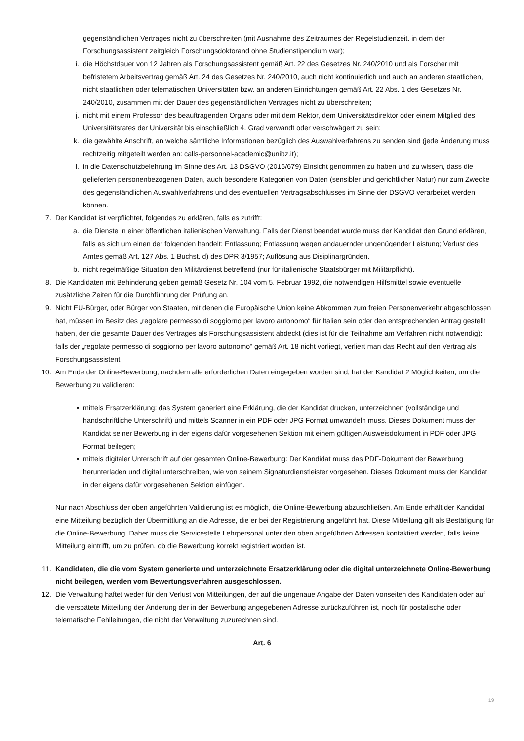gegenständlichen Vertrages nicht zu überschreiten (mit Ausnahme des Zeitraumes der Regelstudienzeit, in dem der Forschungsassistent zeitgleich Forschungsdoktorand ohne Studienstipendium war);
i. die Höchstdauer von 12 Jahren als Forschungsassistent gemäß Art. 22 des Gesetzes Nr. 240/2010 und als Forscher mit befristetem Arbeitsvertrag gemäß Art. 24 des Gesetzes Nr. 240/2010, auch nicht kontinuierlich und auch an anderen staatlichen, nicht staatlichen oder telematischen Universitäten bzw. an anderen Einrichtungen gemäß Art. 22 Abs. 1 des Gesetzes Nr. 240/2010, zusammen mit der Dauer des gegenständlichen Vertrages nicht zu überschreiten;
j. nicht mit einem Professor des beauftragenden Organs oder mit dem Rektor, dem Universitätsdirektor oder einem Mitglied des Universitätsrates der Universität bis einschließlich 4. Grad verwandt oder verschwägert zu sein;
k. die gewählte Anschrift, an welche sämtliche Informationen bezüglich des Auswahlverfahrens zu senden sind (jede Änderung muss rechtzeitig mitgeteilt werden an: calls-personnel-academic@unibz.it);
l. in die Datenschutzbelehrung im Sinne des Art. 13 DSGVO (2016/679) Einsicht genommen zu haben und zu wissen, dass die gelieferten personenbezogenen Daten, auch besondere Kategorien von Daten (sensibler und gerichtlicher Natur) nur zum Zwecke des gegenständlichen Auswahlverfahrens und des eventuellen Vertragsabschlusses im Sinne der DSGVO verarbeitet werden können.
7. Der Kandidat ist verpflichtet, folgendes zu erklären, falls es zutrifft:
a. die Dienste in einer öffentlichen italienischen Verwaltung. Falls der Dienst beendet wurde muss der Kandidat den Grund erklären, falls es sich um einen der folgenden handelt: Entlassung; Entlassung wegen andauernder ungenügender Leistung; Verlust des Amtes gemäß Art. 127 Abs. 1 Buchst. d) des DPR 3/1957; Auflösung aus Disiplinargründen.
b. nicht regelmäßige Situation den Militärdienst betreffend (nur für italienische Staatsbürger mit Militärpflicht).
8. Die Kandidaten mit Behinderung geben gemäß Gesetz Nr. 104 vom 5. Februar 1992, die notwendigen Hilfsmittel sowie eventuelle zusätzliche Zeiten für die Durchführung der Prüfung an.
9. Nicht EU-Bürger, oder Bürger von Staaten, mit denen die Europäische Union keine Abkommen zum freien Personenverkehr abgeschlossen hat, müssen im Besitz des „regolare permesso di soggiorno per lavoro autonomo“ für Italien sein oder den entsprechenden Antrag gestellt haben, der die gesamte Dauer des Vertrages als Forschungsassistent abdeckt (dies ist für die Teilnahme am Verfahren nicht notwendig): falls der „regolate permesso di soggiorno per lavoro autonomo“ gemäß Art. 18 nicht vorliegt, verliert man das Recht auf den Vertrag als Forschungsassistent.
10. Am Ende der Online-Bewerbung, nachdem alle erforderlichen Daten eingegeben worden sind, hat der Kandidat 2 Möglichkeiten, um die Bewerbung zu validieren:
• mittels Ersatzerklärung: das System generiert eine Erklärung, die der Kandidat drucken, unterzeichnen (vollständige und handschriftliche Unterschrift) und mittels Scanner in ein PDF oder JPG Format umwandeln muss. Dieses Dokument muss der Kandidat seiner Bewerbung in der eigens dafür vorgesehenen Sektion mit einem gültigen Ausweisdokument in PDF oder JPG Format beilegen;
• mittels digitaler Unterschrift auf der gesamten Online-Bewerbung: Der Kandidat muss das PDF-Dokument der Bewerbung herunterladen und digital unterschreiben, wie von seinem Signaturdienstleister vorgesehen. Dieses Dokument muss der Kandidat in der eigens dafür vorgesehenen Sektion einfügen.
Nur nach Abschluss der oben angeführten Validierung ist es möglich, die Online-Bewerbung abzuschließen. Am Ende erhält der Kandidat eine Mitteilung bezüglich der Übermittlung an die Adresse, die er bei der Registrierung angeführt hat. Diese Mitteilung gilt als Bestätigung für die Online-Bewerbung. Daher muss die Servicestelle Lehrpersonal unter den oben angeführten Adressen kontaktiert werden, falls keine Mitteilung eintrifft, um zu prüfen, ob die Bewerbung korrekt registriert worden ist.
11. Kandidaten, die die vom System generierte und unterzeichnete Ersatzerklärung oder die digital unterzeichnete Online-Bewerbung nicht beilegen, werden vom Bewertungsverfahren ausgeschlossen.
12. Die Verwaltung haftet weder für den Verlust von Mitteilungen, der auf die ungenaue Angabe der Daten vonseiten des Kandidaten oder auf die verspätete Mitteilung der Änderung der in der Bewerbung angegebenen Adresse zurückzuführen ist, noch für postalische oder telematische Fehlleitungen, die nicht der Verwaltung zuzurechnen sind.
Art. 6
19